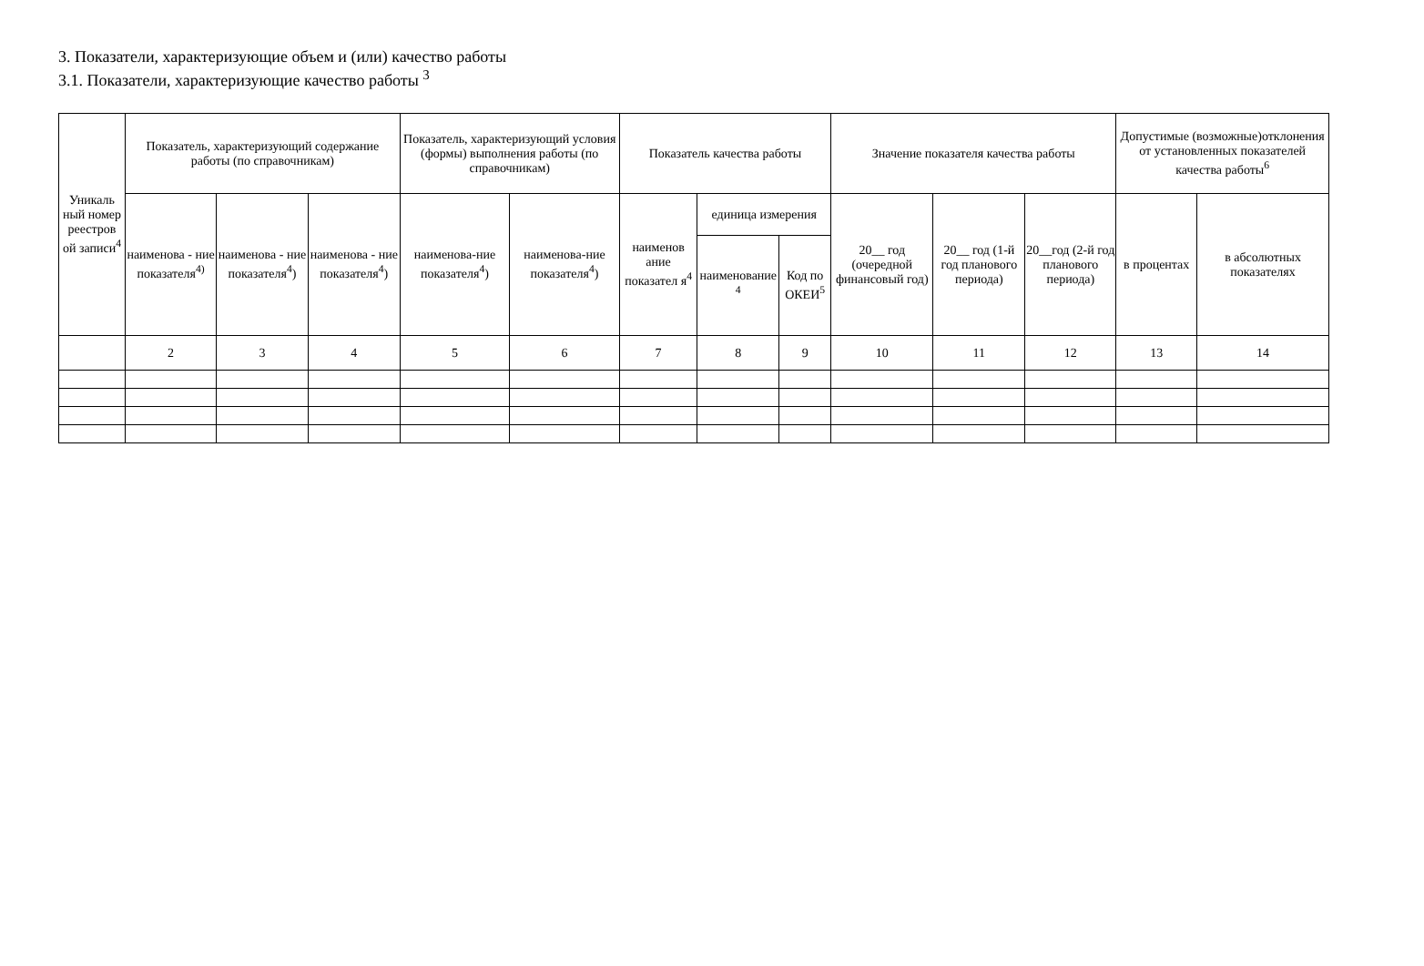3. Показатели, характеризующие объем и (или) качество работы
3.1. Показатели, характеризующие качество работы <sup>3</sup>
| Уникаль ный номер реестров ой записи<sup>4</sup> | Показатель, характеризующий содержание работы (по справочникам) | | | Показатель, характеризующий условия (формы) выполнения работы (по справочникам) | | Показатель качества работы | | | Значение показателя качества работы | | | Допустимые (возможные)отклонения от установленных показателей качества работы<sup>6</sup> | |
| --- | --- | --- | --- | --- | --- | --- | --- | --- | --- | --- | --- | --- | --- |
| | наименова - ние показателя<sup>4)</sup> | наименова - ние показателя<sup>4</sup>) | наименова - ние показателя<sup>4</sup>) | наименова-ние показателя<sup>4</sup>) | наименова-ние показателя<sup>4</sup>) | наименов ание показател я<sup>4</sup> | единица измерения | | 20__ год (очередной финансовый год) | 20__ год (1-й год планового периода) | 20__год (2-й год планового периода) | в процентах | в абсолютных показателях |
| | | | | | | | наименование <sup>4</sup> | Код по ОКЕИ<sup>5</sup> | | | | | |
| | 2 | 3 | 4 | 5 | 6 | 7 | 8 | 9 | 10 | 11 | 12 | 13 | 14 |